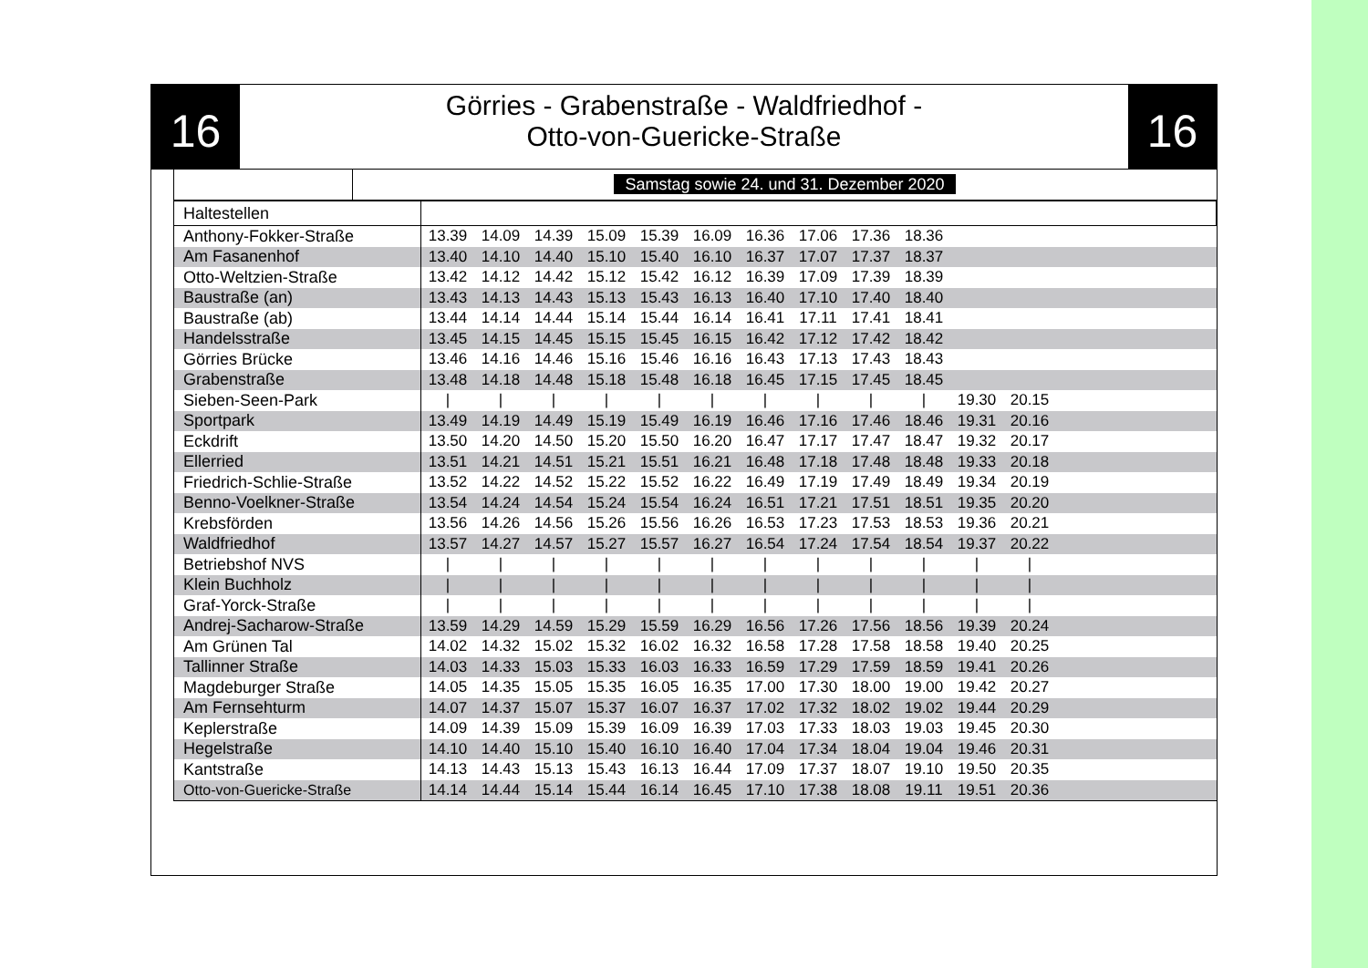16
Görries - Grabenstraße - Waldfriedhof -
Otto-von-Guericke-Straße
16
Samstag sowie 24. und 31. Dezember 2020
| Haltestellen | | | | | | | | | | | | | |
| --- | --- | --- | --- | --- | --- | --- | --- | --- | --- | --- | --- | --- | --- |
| Anthony-Fokker-Straße | 13.39 | 14.09 | 14.39 | 15.09 | 15.39 | 16.09 | 16.36 | 17.06 | 17.36 | 18.36 | | | |
| Am Fasanenhof | 13.40 | 14.10 | 14.40 | 15.10 | 15.40 | 16.10 | 16.37 | 17.07 | 17.37 | 18.37 | | | |
| Otto-Weltzien-Straße | 13.42 | 14.12 | 14.42 | 15.12 | 15.42 | 16.12 | 16.39 | 17.09 | 17.39 | 18.39 | | | |
| Baustraße (an) | 13.43 | 14.13 | 14.43 | 15.13 | 15.43 | 16.13 | 16.40 | 17.10 | 17.40 | 18.40 | | | |
| Baustraße (ab) | 13.44 | 14.14 | 14.44 | 15.14 | 15.44 | 16.14 | 16.41 | 17.11 | 17.41 | 18.41 | | | |
| Handelsstraße | 13.45 | 14.15 | 14.45 | 15.15 | 15.45 | 16.15 | 16.42 | 17.12 | 17.42 | 18.42 | | | |
| Görries Brücke | 13.46 | 14.16 | 14.46 | 15.16 | 15.46 | 16.16 | 16.43 | 17.13 | 17.43 | 18.43 | | | |
| Grabenstraße | 13.48 | 14.18 | 14.48 | 15.18 | 15.48 | 16.18 | 16.45 | 17.15 | 17.45 | 18.45 | | | |
| Sieben-Seen-Park | / | / | / | / | / | / | / | / | / | / | 19.30 | 20.15 | |
| Sportpark | 13.49 | 14.19 | 14.49 | 15.19 | 15.49 | 16.19 | 16.46 | 17.16 | 17.46 | 18.46 | 19.31 | 20.16 | |
| Eckdrift | 13.50 | 14.20 | 14.50 | 15.20 | 15.50 | 16.20 | 16.47 | 17.17 | 17.47 | 18.47 | 19.32 | 20.17 | |
| Ellerried | 13.51 | 14.21 | 14.51 | 15.21 | 15.51 | 16.21 | 16.48 | 17.18 | 17.48 | 18.48 | 19.33 | 20.18 | |
| Friedrich-Schlie-Straße | 13.52 | 14.22 | 14.52 | 15.22 | 15.52 | 16.22 | 16.49 | 17.19 | 17.49 | 18.49 | 19.34 | 20.19 | |
| Benno-Voelkner-Straße | 13.54 | 14.24 | 14.54 | 15.24 | 15.54 | 16.24 | 16.51 | 17.21 | 17.51 | 18.51 | 19.35 | 20.20 | |
| Krebsförden | 13.56 | 14.26 | 14.56 | 15.26 | 15.56 | 16.26 | 16.53 | 17.23 | 17.53 | 18.53 | 19.36 | 20.21 | |
| Waldfriedhof | 13.57 | 14.27 | 14.57 | 15.27 | 15.57 | 16.27 | 16.54 | 17.24 | 17.54 | 18.54 | 19.37 | 20.22 | |
| Betriebshof NVS | / | / | / | / | / | / | / | / | / | / | / | / | |
| Klein Buchholz | / | / | / | / | / | / | / | / | / | / | / | / | |
| Graf-Yorck-Straße | / | / | / | / | / | / | / | / | / | / | / | / | |
| Andrej-Sacharow-Straße | 13.59 | 14.29 | 14.59 | 15.29 | 15.59 | 16.29 | 16.56 | 17.26 | 17.56 | 18.56 | 19.39 | 20.24 | |
| Am Grünen Tal | 14.02 | 14.32 | 15.02 | 15.32 | 16.02 | 16.32 | 16.58 | 17.28 | 17.58 | 18.58 | 19.40 | 20.25 | |
| Tallinner Straße | 14.03 | 14.33 | 15.03 | 15.33 | 16.03 | 16.33 | 16.59 | 17.29 | 17.59 | 18.59 | 19.41 | 20.26 | |
| Magdeburger Straße | 14.05 | 14.35 | 15.05 | 15.35 | 16.05 | 16.35 | 17.00 | 17.30 | 18.00 | 19.00 | 19.42 | 20.27 | |
| Am Fernsehturm | 14.07 | 14.37 | 15.07 | 15.37 | 16.07 | 16.37 | 17.02 | 17.32 | 18.02 | 19.02 | 19.44 | 20.29 | |
| Keplerstraße | 14.09 | 14.39 | 15.09 | 15.39 | 16.09 | 16.39 | 17.03 | 17.33 | 18.03 | 19.03 | 19.45 | 20.30 | |
| Hegelstraße | 14.10 | 14.40 | 15.10 | 15.40 | 16.10 | 16.40 | 17.04 | 17.34 | 18.04 | 19.04 | 19.46 | 20.31 | |
| Kantstraße | 14.13 | 14.43 | 15.13 | 15.43 | 16.13 | 16.44 | 17.09 | 17.37 | 18.07 | 19.10 | 19.50 | 20.35 | |
| Otto-von-Guericke-Straße | 14.14 | 14.44 | 15.14 | 15.44 | 16.14 | 16.45 | 17.10 | 17.38 | 18.08 | 19.11 | 19.51 | 20.36 | |